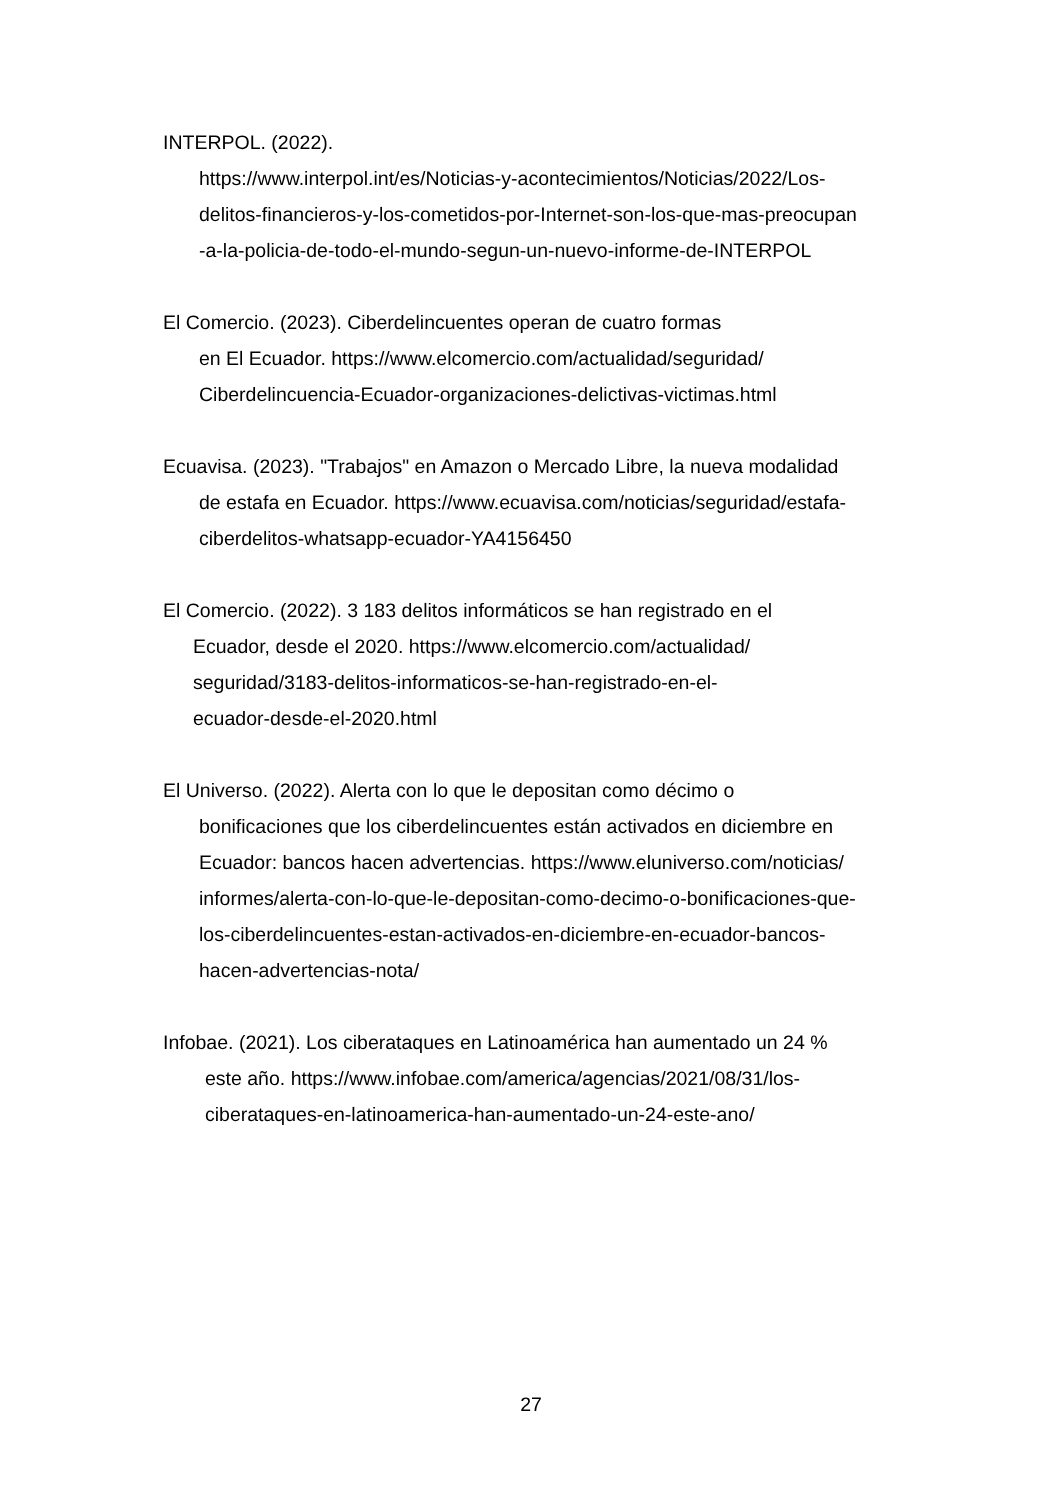INTERPOL. (2022).
https://www.interpol.int/es/Noticias-y-acontecimientos/Noticias/2022/Los-
delitos-financieros-y-los-cometidos-por-Internet-son-los-que-mas-preocupan
-a-la-policia-de-todo-el-mundo-segun-un-nuevo-informe-de-INTERPOL
El Comercio. (2023). Ciberdelincuentes operan de cuatro formas
en El Ecuador. https://www.elcomercio.com/actualidad/seguridad/
Ciberdelincuencia-Ecuador-organizaciones-delictivas-victimas.html
Ecuavisa. (2023). "Trabajos" en Amazon o Mercado Libre, la nueva modalidad
de estafa en Ecuador. https://www.ecuavisa.com/noticias/seguridad/estafa-
ciberdelitos-whatsapp-ecuador-YA4156450
El Comercio. (2022). 3 183 delitos informáticos se han registrado en el
Ecuador, desde el 2020. https://www.elcomercio.com/actualidad/
seguridad/3183-delitos-informaticos-se-han-registrado-en-el-
ecuador-desde-el-2020.html
El Universo. (2022). Alerta con lo que le depositan como décimo o
bonificaciones que los ciberdelincuentes están activados en diciembre en
Ecuador: bancos hacen advertencias. https://www.eluniverso.com/noticias/
informes/alerta-con-lo-que-le-depositan-como-decimo-o-bonificaciones-que-
los-ciberdelincuentes-estan-activados-en-diciembre-en-ecuador-bancos-
hacen-advertencias-nota/
Infobae. (2021). Los ciberataques en Latinoamérica han aumentado un 24 %
este año. https://www.infobae.com/america/agencias/2021/08/31/los-
ciberataques-en-latinoamerica-han-aumentado-un-24-este-ano/
27